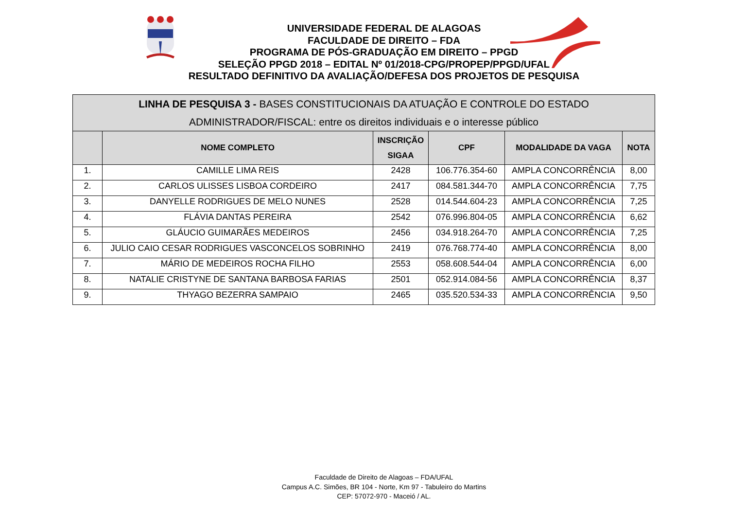UNIVERSIDADE FEDERAL DE ALAGOAS
FACULDADE DE DIREITO – FDA
PROGRAMA DE PÓS-GRADUAÇÃO EM DIREITO – PPGD
SELEÇÃO PPGD 2018 – EDITAL Nº 01/2018-CPG/PROPEP/PPGD/UFAL
RESULTADO DEFINITIVO DA AVALIAÇÃO/DEFESA DOS PROJETOS DE PESQUISA
| LINHA DE PESQUISA 3 - BASES CONSTITUCIONAIS DA ATUAÇÃO E CONTROLE DO ESTADO ADMINISTRADOR/FISCAL: entre os direitos individuais e o interesse público | | | | | |
| --- | --- | --- | --- | --- | --- |
| | NOME COMPLETO | INSCRIÇÃO SIGAA | CPF | MODALIDADE DA VAGA | NOTA |
| 1. | CAMILLE LIMA REIS | 2428 | 106.776.354-60 | AMPLA CONCORRÊNCIA | 8,00 |
| 2. | CARLOS ULISSES LISBOA CORDEIRO | 2417 | 084.581.344-70 | AMPLA CONCORRÊNCIA | 7,75 |
| 3. | DANYELLE RODRIGUES DE MELO NUNES | 2528 | 014.544.604-23 | AMPLA CONCORRÊNCIA | 7,25 |
| 4. | FLÁVIA DANTAS PEREIRA | 2542 | 076.996.804-05 | AMPLA CONCORRÊNCIA | 6,62 |
| 5. | GLÁUCIO GUIMARÃES MEDEIROS | 2456 | 034.918.264-70 | AMPLA CONCORRÊNCIA | 7,25 |
| 6. | JULIO CAIO CESAR RODRIGUES VASCONCELOS SOBRINHO | 2419 | 076.768.774-40 | AMPLA CONCORRÊNCIA | 8,00 |
| 7. | MÁRIO DE MEDEIROS ROCHA FILHO | 2553 | 058.608.544-04 | AMPLA CONCORRÊNCIA | 6,00 |
| 8. | NATALIE CRISTYNE DE SANTANA BARBOSA FARIAS | 2501 | 052.914.084-56 | AMPLA CONCORRÊNCIA | 8,37 |
| 9. | THYAGO BEZERRA SAMPAIO | 2465 | 035.520.534-33 | AMPLA CONCORRÊNCIA | 9,50 |
Faculdade de Direito de Alagoas – FDA/UFAL
Campus A.C. Simões, BR 104 - Norte, Km 97 - Tabuleiro do Martins
CEP: 57072-970 - Maceió / AL.